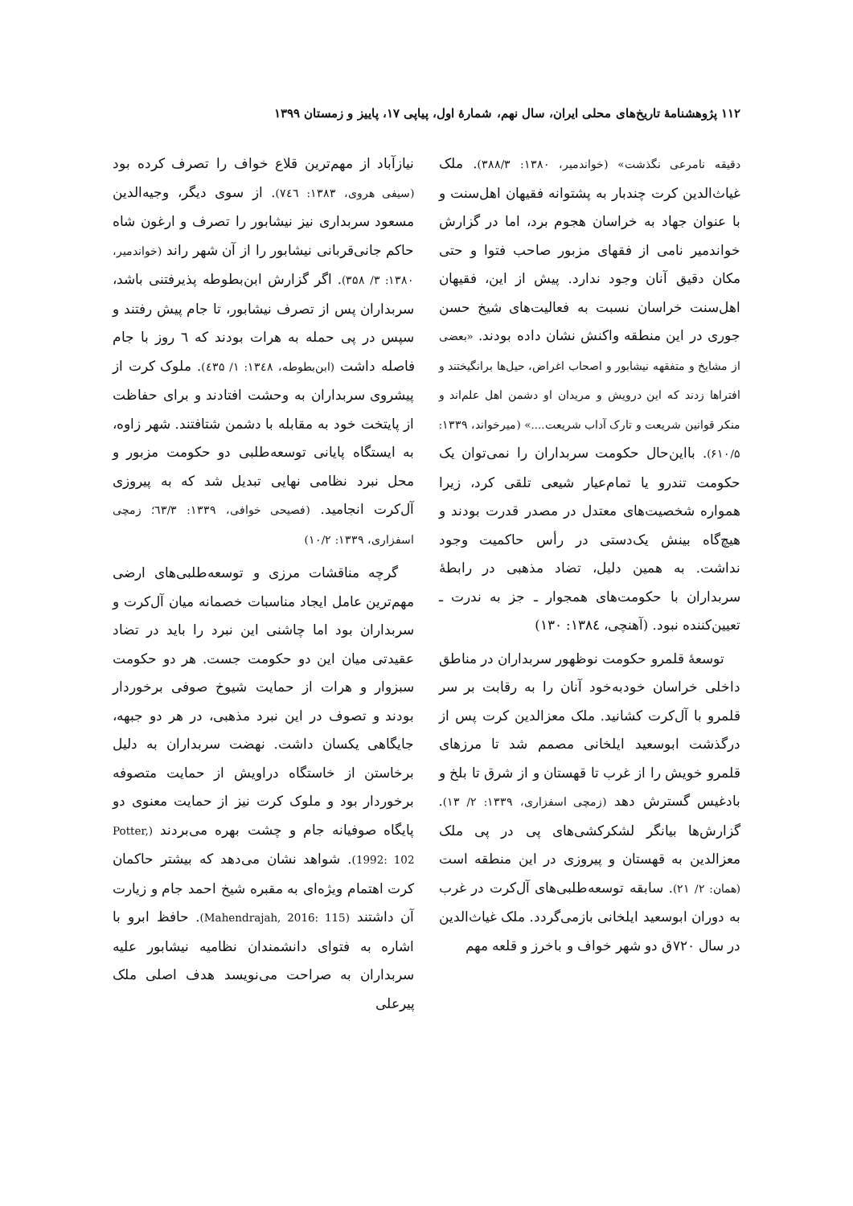۱۱۲ پژوهشنامهٔ تاریخ‌های محلی ایران، سال نهم، شمارهٔ اول، پیاپی ۱۷، پاییز و زمستان ۱۳۹۹
دقیقه نامرعی نگذشت» (خواندمیر، ۱۳۸۰: ۳۸۸/۳). ملک غیاث‌الدین کرت چندبار به پشتوانه فقیهان اهل‌سنت و با عنوان جهاد به خراسان هجوم برد، اما در گزارش خواندمیر نامی از فقهای مزبور صاحب فتوا و حتی مکان دقیق آنان وجود ندارد. پیش از این، فقیهان اهل‌سنت خراسان نسبت به فعالیت‌های شیخ حسن جوری در این منطقه واکنش نشان داده بودند. «بعضی از مشایخ و متفقهه نیشابور و اصحاب اغراض، حیل‌ها برانگیختند و افتراها زدند که این درویش و مریدان او دشمن اهل علم‌اند و منکر قوانین شریعت و تارک آداب شریعت....» (میرخواند، ۱۳۳۹: ۶۱۰/۵). بااین‌حال حکومت سربداران را نمی‌توان یک حکومت تندرو یا تمام‌عیار شیعی تلقی کرد، زیرا همواره شخصیت‌های معتدل در مصدر قدرت بودند و هیچ‌گاه بینش یک‌دستی در رأس حاکمیت وجود نداشت. به همین دلیل، تضاد مذهبی در رابطهٔ سربداران با حکومت‌های همجوار ـ جز به ندرت ـ تعیین‌کننده نبود. (آهنچی، ۱۳۸٤: ۱۳۰)
توسعهٔ قلمرو حکومت نوظهور سربداران در مناطق داخلی خراسان خودبه‌خود آنان را به رقابت بر سر قلمرو با آل‌کرت کشانید. ملک معزالدین کرت پس از درگذشت ابوسعید ایلخانی مصمم شد تا مرزهای قلمرو خویش را از غرب تا قهستان و از شرق تا بلخ و بادغیس گسترش دهد (زمچی اسفزاری، ۱۳۳۹: ۲/ ۱۳). گزارش‌ها بیانگر لشکرکشی‌های پی در پی ملک معزالدین به قهستان و پیروزی در این منطقه است (همان: ۲/ ۲۱). سابقه توسعه‌طلبی‌های آل‌کرت در غرب به دوران ابوسعید ایلخانی بازمی‌گردد. ملک غیاث‌الدین در سال ۷۲۰ق دو شهر خواف و باخرز و قلعه مهم
نیازآباد از مهم‌ترین قلاع خواف را تصرف کرده بود (سیفی هروی، ۱۳۸۳: ۷٤٦). از سوی دیگر، وجیه‌الدین مسعود سربداری نیز نیشابور را تصرف و ارغون شاه حاکم جانی‌قربانی نیشابور را از آن شهر راند (خواندمیر، ۱۳۸۰: ۳/ ۳۵۸). اگر گزارش ابن‌بطوطه پذیرفتنی باشد، سربداران پس از تصرف نیشابور، تا جام پیش رفتند و سپس در پی حمله به هرات بودند که ٦ روز با جام فاصله داشت (ابن‌بطوطه، ۱۳٤۸: ۱/ ٤۳۵). ملوک کرت از پیشروی سربداران به وحشت افتادند و برای حفاظت از پایتخت خود به مقابله با دشمن شتافتند. شهر زاوه، به ایستگاه پایانی توسعه‌طلبی دو حکومت مزبور و محل نبرد نظامی نهایی تبدیل شد که به پیروزی آل‌کرت انجامید. (فصیحی خوافی، ۱۳۳۹: ٦۳/۳؛ زمچی اسفزاری، ۱۳۳۹: ۱۰/۲)
گرچه مناقشات مرزی و توسعه‌طلبی‌های ارضی مهم‌ترین عامل ایجاد مناسبات خصمانه میان آل‌کرت و سربداران بود اما چاشنی این نبرد را باید در تضاد عقیدتی میان این دو حکومت جست. هر دو حکومت سبزوار و هرات از حمایت شیوخ صوفی برخوردار بودند و تصوف در این نبرد مذهبی، در هر دو جبهه، جایگاهی یکسان داشت. نهضت سربداران به دلیل برخاستن از خاستگاه دراویش از حمایت متصوفه برخوردار بود و ملوک کرت نیز از حمایت معنوی دو پایگاه صوفیانه جام و چشت بهره می‌بردند (Potter, 1992: 102). شواهد نشان می‌دهد که بیشتر حاکمان کرت اهتمام ویژه‌ای به مقبره شیخ احمد جام و زیارت آن داشتند (Mahendrajah, 2016: 115). حافظ ابرو با اشاره به فتوای دانشمندان نظامیه نیشابور علیه سربداران به صراحت می‌نویسد هدف اصلی ملک پیرعلی